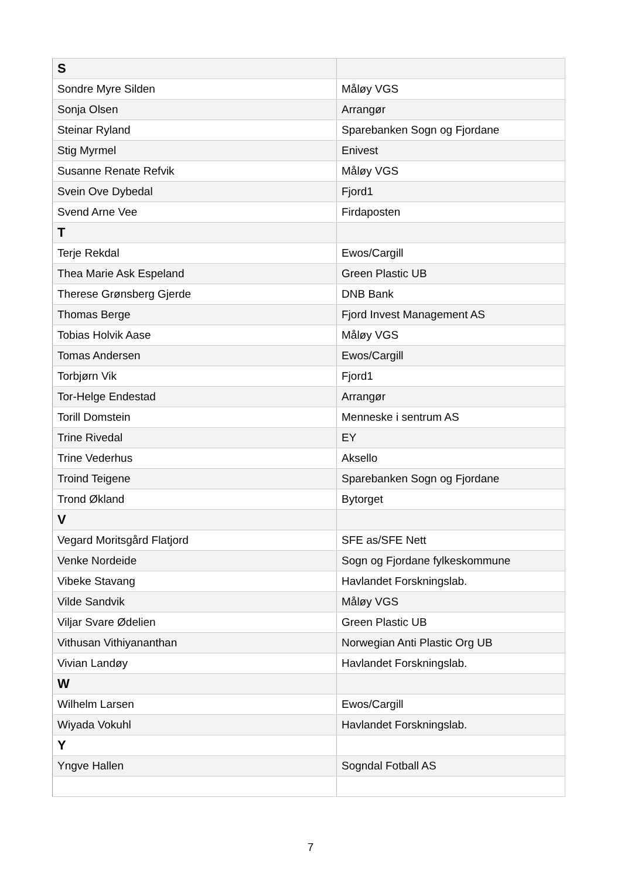| S | |
| Sondre Myre Silden | Måløy VGS |
| Sonja Olsen | Arrangør |
| Steinar Ryland | Sparebanken Sogn og Fjordane |
| Stig Myrmel | Enivest |
| Susanne Renate Refvik | Måløy VGS |
| Svein Ove Dybedal | Fjord1 |
| Svend Arne Vee | Firdaposten |
| T | |
| Terje Rekdal | Ewos/Cargill |
| Thea Marie Ask Espeland | Green Plastic UB |
| Therese Grønsberg Gjerde | DNB Bank |
| Thomas Berge | Fjord Invest Management AS |
| Tobias Holvik Aase | Måløy VGS |
| Tomas Andersen | Ewos/Cargill |
| Torbjørn Vik | Fjord1 |
| Tor-Helge Endestad | Arrangør |
| Torill Domstein | Menneske i sentrum AS |
| Trine Rivedal | EY |
| Trine Vederhus | Aksello |
| Troind Teigene | Sparebanken Sogn og Fjordane |
| Trond Økland | Bytorget |
| V | |
| Vegard Moritsgård Flatjord | SFE as/SFE Nett |
| Venke Nordeide | Sogn og Fjordane fylkeskommune |
| Vibeke Stavang | Havlandet Forskningslab. |
| Vilde Sandvik | Måløy VGS |
| Viljar Svare Ødelien | Green Plastic UB |
| Vithusan Vithiyananthan | Norwegian Anti Plastic Org UB |
| Vivian Landøy | Havlandet Forskningslab. |
| W | |
| Wilhelm Larsen | Ewos/Cargill |
| Wiyada Vokuhl | Havlandet Forskningslab. |
| Y | |
| Yngve Hallen | Sogndal Fotball AS |
7